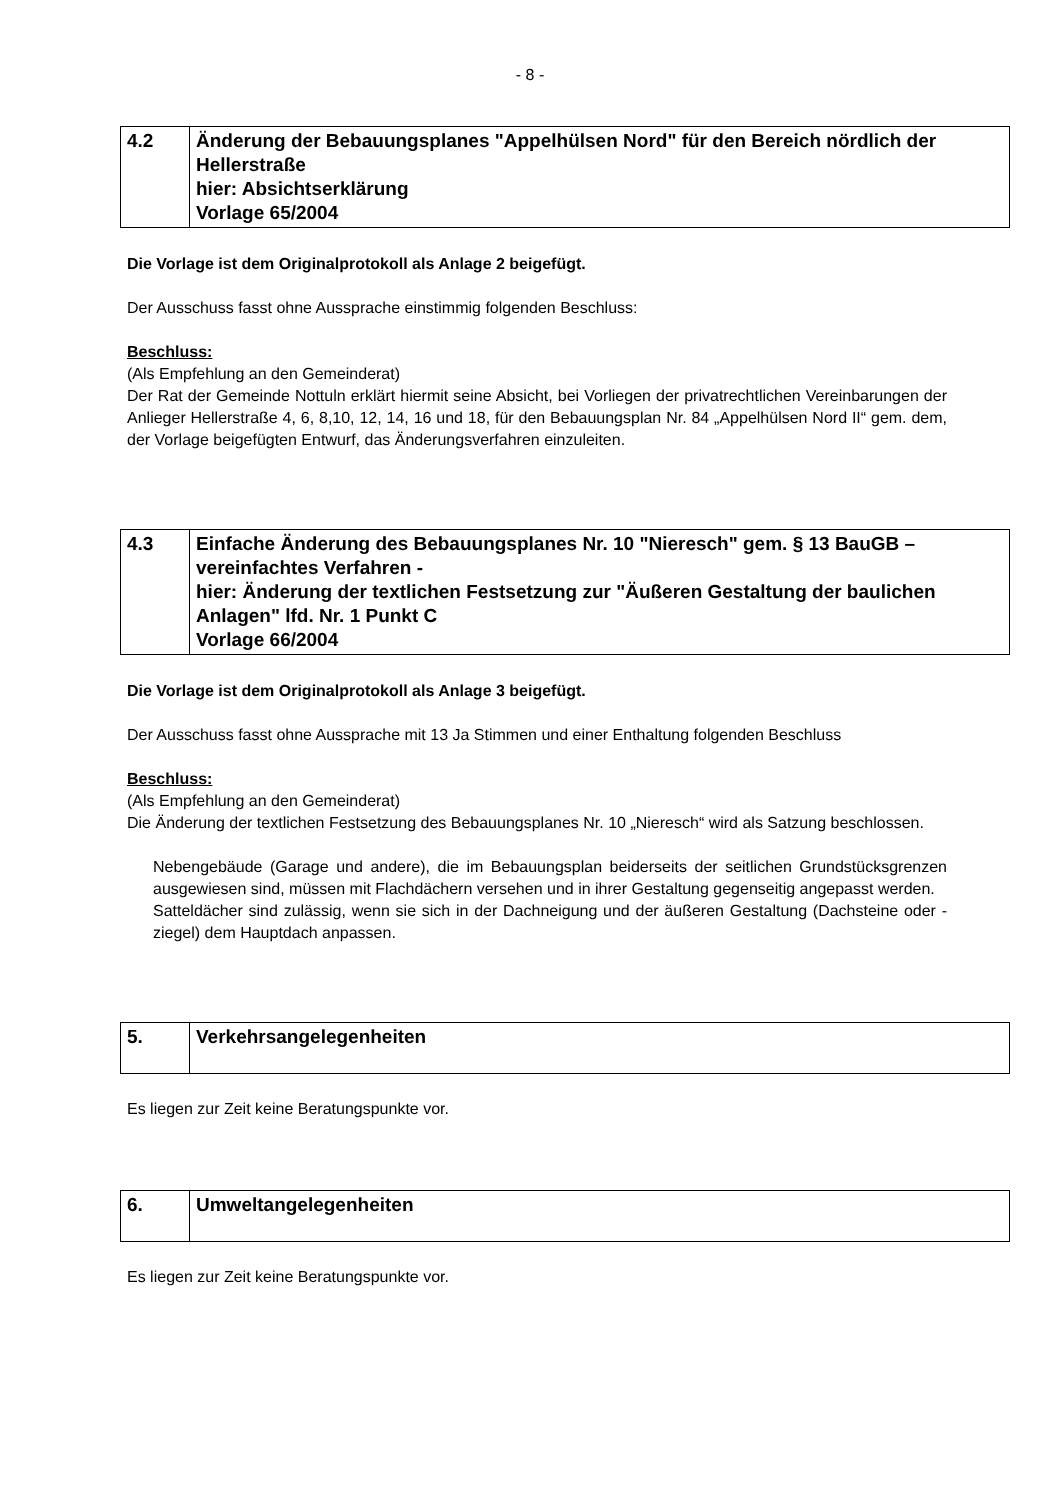- 8 -
| 4.2 | Änderung der Bebauungsplanes "Appelhülsen Nord" für den Bereich nördlich der Hellerstraße hier: Absichtserklärung Vorlage 65/2004 |
Die Vorlage ist dem Originalprotokoll als Anlage 2 beigefügt.
Der Ausschuss fasst ohne Aussprache einstimmig folgenden Beschluss:
Beschluss:
(Als Empfehlung an den Gemeinderat)
Der Rat der Gemeinde Nottuln erklärt hiermit seine Absicht, bei Vorliegen der privatrechtlichen Vereinbarungen der Anlieger Hellerstraße 4, 6, 8,10, 12, 14, 16 und 18, für den Bebauungsplan Nr. 84 „Appelhülsen Nord II“ gem. dem, der Vorlage beigefügten Entwurf, das Änderungsverfahren einzuleiten.
| 4.3 | Einfache Änderung des Bebauungsplanes Nr. 10 "Nieresch" gem. § 13 BauGB – vereinfachtes Verfahren - hier: Änderung der textlichen Festsetzung zur "Äußeren Gestaltung der baulichen Anlagen" lfd. Nr. 1 Punkt C Vorlage 66/2004 |
Die Vorlage ist dem Originalprotokoll als Anlage 3 beigefügt.
Der Ausschuss fasst ohne Aussprache mit 13 Ja Stimmen und einer Enthaltung folgenden Beschluss
Beschluss:
(Als Empfehlung an den Gemeinderat)
Die Änderung der textlichen Festsetzung des Bebauungsplanes Nr. 10 „Nieresch“ wird als Satzung beschlossen.
Nebengebäude (Garage und andere), die im Bebauungsplan beiderseits der seitlichen Grundstücksgrenzen ausgewiesen sind, müssen mit Flachdächern versehen und in ihrer Gestaltung gegenseitig angepasst werden.
Satteldächer sind zulässig, wenn sie sich in der Dachneigung und der äußeren Gestaltung (Dachsteine oder -ziegel) dem Hauptdach anpassen.
| 5. | Verkehrsangelegenheiten |
Es liegen zur Zeit keine Beratungspunkte vor.
| 6. | Umweltangelegenheiten |
Es liegen zur Zeit keine Beratungspunkte vor.